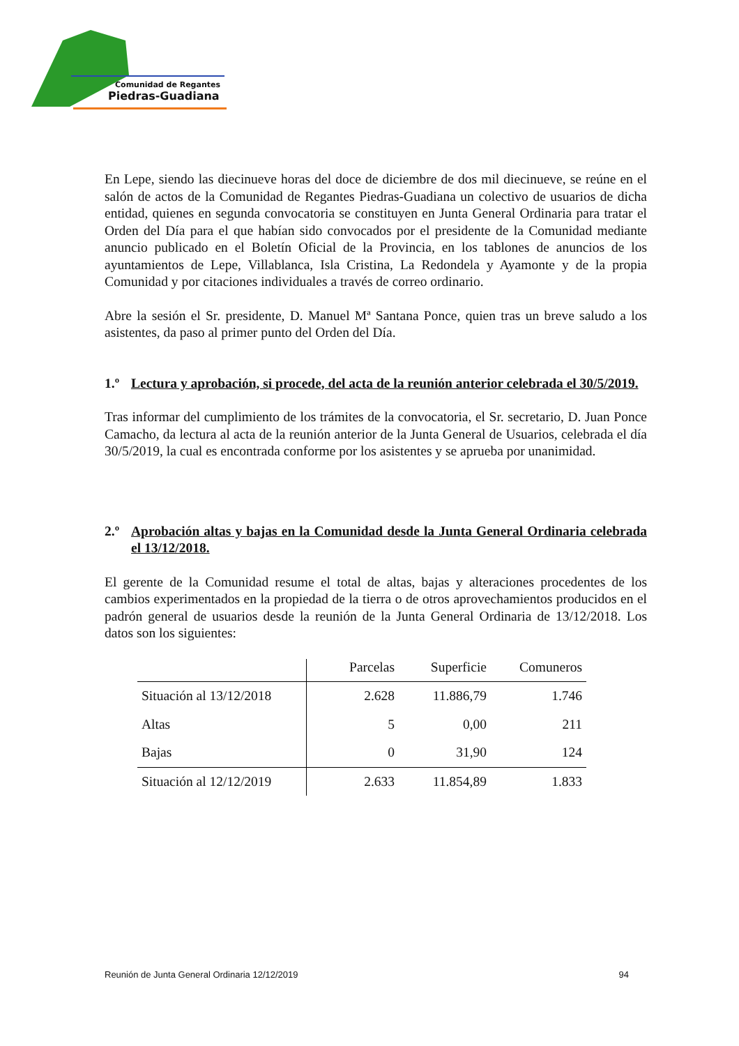Comunidad de Regantes
Piedras-Guadiana
En Lepe, siendo las diecinueve horas del doce de diciembre de dos mil diecinueve, se reúne en el salón de actos de la Comunidad de Regantes Piedras-Guadiana un colectivo de usuarios de dicha entidad, quienes en segunda convocatoria se constituyen en Junta General Ordinaria para tratar el Orden del Día para el que habían sido convocados por el presidente de la Comunidad mediante anuncio publicado en el Boletín Oficial de la Provincia, en los tablones de anuncios de los ayuntamientos de Lepe, Villablanca, Isla Cristina, La Redondela y Ayamonte y de la propia Comunidad y por citaciones individuales a través de correo ordinario.
Abre la sesión el Sr. presidente, D. Manuel Mª Santana Ponce, quien tras un breve saludo a los asistentes, da paso al primer punto del Orden del Día.
1.º Lectura y aprobación, si procede, del acta de la reunión anterior celebrada el 30/5/2019.
Tras informar del cumplimiento de los trámites de la convocatoria, el Sr. secretario, D. Juan Ponce Camacho, da lectura al acta de la reunión anterior de la Junta General de Usuarios, celebrada el día 30/5/2019, la cual es encontrada conforme por los asistentes y se aprueba por unanimidad.
2.º Aprobación altas y bajas en la Comunidad desde la Junta General Ordinaria celebrada el 13/12/2018.
El gerente de la Comunidad resume el total de altas, bajas y alteraciones procedentes de los cambios experimentados en la propiedad de la tierra o de otros aprovechamientos producidos en el padrón general de usuarios desde la reunión de la Junta General Ordinaria de 13/12/2018. Los datos son los siguientes:
| | Parcelas | Superficie | Comuneros |
| --- | --- | --- | --- |
| Situación al 13/12/2018 | 2.628 | 11.886,79 | 1.746 |
| Altas | 5 | 0,00 | 211 |
| Bajas | 0 | 31,90 | 124 |
| Situación al 12/12/2019 | 2.633 | 11.854,89 | 1.833 |
Reunión de Junta General Ordinaria 12/12/2019 94